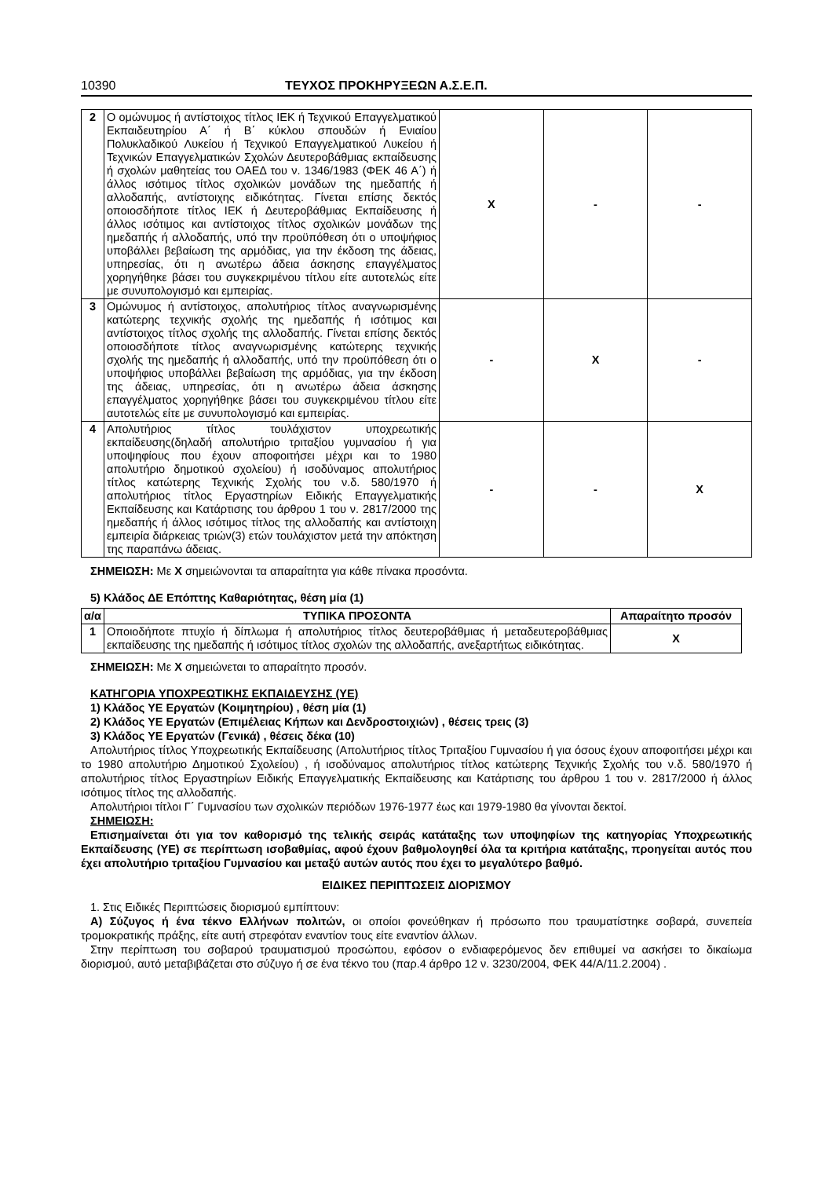10390 ΤΕΥΧΟΣ ΠΡΟΚΗΡΥΞΕΩΝ Α.Σ.Ε.Π.
| 2 | Ο ομώνυμος ή αντίστοιχος τίτλος ΙΕΚ ή Τεχνικού Επαγγελματικού Εκπαιδευτηρίου Α΄ ή Β΄ κύκλου σπουδών ή Ενιαίου Πολυκλαδικού Λυκείου ή Τεχνικού Επαγγελματικού Λυκείου ή Τεχνικών Επαγγελματικών Σχολών Δευτεροβάθμιας εκπαίδευσης ή σχολών μαθητείας του ΟΑΕΔ του ν. 1346/1983 (ΦΕΚ 46 Α΄) ή άλλος ισότιμος τίτλος σχολικών μονάδων της ημεδαπής ή αλλοδαπής, αντίστοιχης ειδικότητας. Γίνεται επίσης δεκτός οποιοσδήποτε τίτλος ΙΕΚ ή Δευτεροβάθμιας Εκπαίδευσης ή άλλος ισότιμος και αντίστοιχος τίτλος σχολικών μονάδων της ημεδαπής ή αλλοδαπής, υπό την προϋπόθεση ότι ο υποψήφιος υποβάλλει βεβαίωση της αρμόδιας, για την έκδοση της άδειας, υπηρεσίας, ότι η ανωτέρω άδεια άσκησης επαγγέλματος χορηγήθηκε βάσει του συγκεκριμένου τίτλου είτε αυτοτελώς είτε με συνυπολογισμό και εμπειρίας. | X | - | - |
| 3 | Ομώνυμος ή αντίστοιχος, απολυτήριος τίτλος αναγνωρισμένης κατώτερης τεχνικής σχολής της ημεδαπής ή ισότιμος και αντίστοιχος τίτλος σχολής της αλλοδαπής. Γίνεται επίσης δεκτός οποιοσδήποτε τίτλος αναγνωρισμένης κατώτερης τεχνικής σχολής της ημεδαπής ή αλλοδαπής, υπό την προϋπόθεση ότι ο υποψήφιος υποβάλλει βεβαίωση της αρμόδιας, για την έκδοση της άδειας, υπηρεσίας, ότι η ανωτέρω άδεια άσκησης επαγγέλματος χορηγήθηκε βάσει του συγκεκριμένου τίτλου είτε αυτοτελώς είτε με συνυπολογισμό και εμπειρίας. | - | X | - |
| 4 | Απολυτήριος τίτλος τουλάχιστον υποχρεωτικής εκπαίδευσης(δηλαδή απολυτήριο τριταξίου γυμνασίου ή για υποψηφίους που έχουν αποφοιτήσει μέχρι και το 1980 απολυτήριο δημοτικού σχολείου) ή ισοδύναμος απολυτήριος τίτλος κατώτερης Τεχνικής Σχολής του ν.δ. 580/1970 ή απολυτήριος τίτλος Εργαστηρίων Ειδικής Επαγγελματικής Εκπαίδευσης και Κατάρτισης του άρθρου 1 του ν. 2817/2000 της ημεδαπής ή άλλος ισότιμος τίτλος της αλλοδαπής και αντίστοιχη εμπειρία διάρκειας τριών(3) ετών τουλάχιστον μετά την απόκτηση της παραπάνω άδειας. | - | - | X |
ΣΗΜΕΙΩΣΗ: Με Χ σημειώνονται τα απαραίτητα για κάθε πίνακα προσόντα.
5) Κλάδος ΔΕ Επόπτης Καθαριότητας, θέση μία (1)
| α/α | ΤΥΠΙΚΑ ΠΡΟΣΟΝΤΑ | Απαραίτητο προσόν |
| --- | --- | --- |
| 1 | Οποιοδήποτε πτυχίο ή δίπλωμα ή απολυτήριος τίτλος δευτεροβάθμιας ή μεταδευτεροβάθμιας εκπαίδευσης της ημεδαπής ή ισότιμος τίτλος σχολών της αλλοδαπής, ανεξαρτήτως ειδικότητας. | X |
ΣΗΜΕΙΩΣΗ: Με Χ σημειώνεται το απαραίτητο προσόν.
ΚΑΤΗΓΟΡΙΑ ΥΠΟΧΡΕΩΤΙΚΗΣ ΕΚΠΑΙΔΕΥΣΗΣ (ΥΕ)
1) Κλάδος ΥΕ Εργατών (Κοιμητηρίου) , θέση μία (1)
2) Κλάδος ΥΕ Εργατών (Επιμέλειας Κήπων και Δενδροστοιχιών) , θέσεις τρεις (3)
3) Κλάδος ΥΕ Εργατών (Γενικά) , θέσεις δέκα (10)
Απολυτήριος τίτλος Υποχρεωτικής Εκπαίδευσης (Απολυτήριος τίτλος Τριταξίου Γυμνασίου ή για όσους έχουν αποφοιτήσει μέχρι και το 1980 απολυτήριο Δημοτικού Σχολείου) , ή ισοδύναμος απολυτήριος τίτλος κατώτερης Τεχνικής Σχολής του ν.δ. 580/1970 ή απολυτήριος τίτλος Εργαστηρίων Ειδικής Επαγγελματικής Εκπαίδευσης και Κατάρτισης του άρθρου 1 του ν. 2817/2000 ή άλλος ισότιμος τίτλος της αλλοδαπής.
Απολυτήριοι τίτλοι Γ΄ Γυμνασίου των σχολικών περιόδων 1976-1977 έως και 1979-1980 θα γίνονται δεκτοί.
ΣΗΜΕΙΩΣΗ:
Επισημαίνεται ότι για τον καθορισμό της τελικής σειράς κατάταξης των υποψηφίων της κατηγορίας Υποχρεωτικής Εκπαίδευσης (ΥΕ) σε περίπτωση ισοβαθμίας, αφού έχουν βαθμολογηθεί όλα τα κριτήρια κατάταξης, προηγείται αυτός που έχει απολυτήριο τριταξίου Γυμνασίου και μεταξύ αυτών αυτός που έχει το μεγαλύτερο βαθμό.
ΕΙΔΙΚΕΣ ΠΕΡΙΠΤΩΣΕΙΣ ΔΙΟΡΙΣΜΟΥ
1. Στις Ειδικές Περιπτώσεις διορισμού εμπίπτουν:
Α) Σύζυγος ή ένα τέκνο Ελλήνων πολιτών, οι οποίοι φονεύθηκαν ή πρόσωπο που τραυματίστηκε σοβαρά, συνεπεία τρομοκρατικής πράξης, είτε αυτή στρεφόταν εναντίον τους είτε εναντίον άλλων.
Στην περίπτωση του σοβαρού τραυματισμού προσώπου, εφόσον ο ενδιαφερόμενος δεν επιθυμεί να ασκήσει το δικαίωμα διορισμού, αυτό μεταβιβάζεται στο σύζυγο ή σε ένα τέκνο του (παρ.4 άρθρο 12 ν. 3230/2004, ΦΕΚ 44/Α/11.2.2004) .